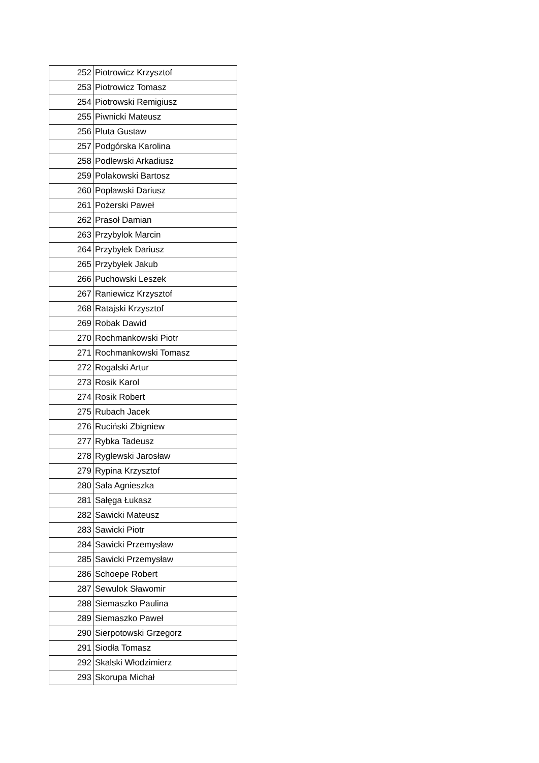| 252 | Piotrowicz Krzysztof |
| 253 | Piotrowicz Tomasz |
| 254 | Piotrowski Remigiusz |
| 255 | Piwnicki Mateusz |
| 256 | Pluta Gustaw |
| 257 | Podgórska Karolina |
| 258 | Podlewski Arkadiusz |
| 259 | Polakowski Bartosz |
| 260 | Popławski Dariusz |
| 261 | Pożerski Paweł |
| 262 | Prasoł Damian |
| 263 | Przybylok Marcin |
| 264 | Przybyłek Dariusz |
| 265 | Przybyłek Jakub |
| 266 | Puchowski Leszek |
| 267 | Raniewicz Krzysztof |
| 268 | Ratajski Krzysztof |
| 269 | Robak Dawid |
| 270 | Rochmankowski Piotr |
| 271 | Rochmankowski Tomasz |
| 272 | Rogalski Artur |
| 273 | Rosik Karol |
| 274 | Rosik Robert |
| 275 | Rubach Jacek |
| 276 | Ruciński Zbigniew |
| 277 | Rybka Tadeusz |
| 278 | Ryglewski Jarosław |
| 279 | Rypina Krzysztof |
| 280 | Sala Agnieszka |
| 281 | Sałęga Łukasz |
| 282 | Sawicki Mateusz |
| 283 | Sawicki Piotr |
| 284 | Sawicki Przemysław |
| 285 | Sawicki Przemysław |
| 286 | Schoepe Robert |
| 287 | Sewulok Sławomir |
| 288 | Siemaszko Paulina |
| 289 | Siemaszko Paweł |
| 290 | Sierpotowski Grzegorz |
| 291 | Siodła Tomasz |
| 292 | Skalski Włodzimierz |
| 293 | Skorupa Michał |